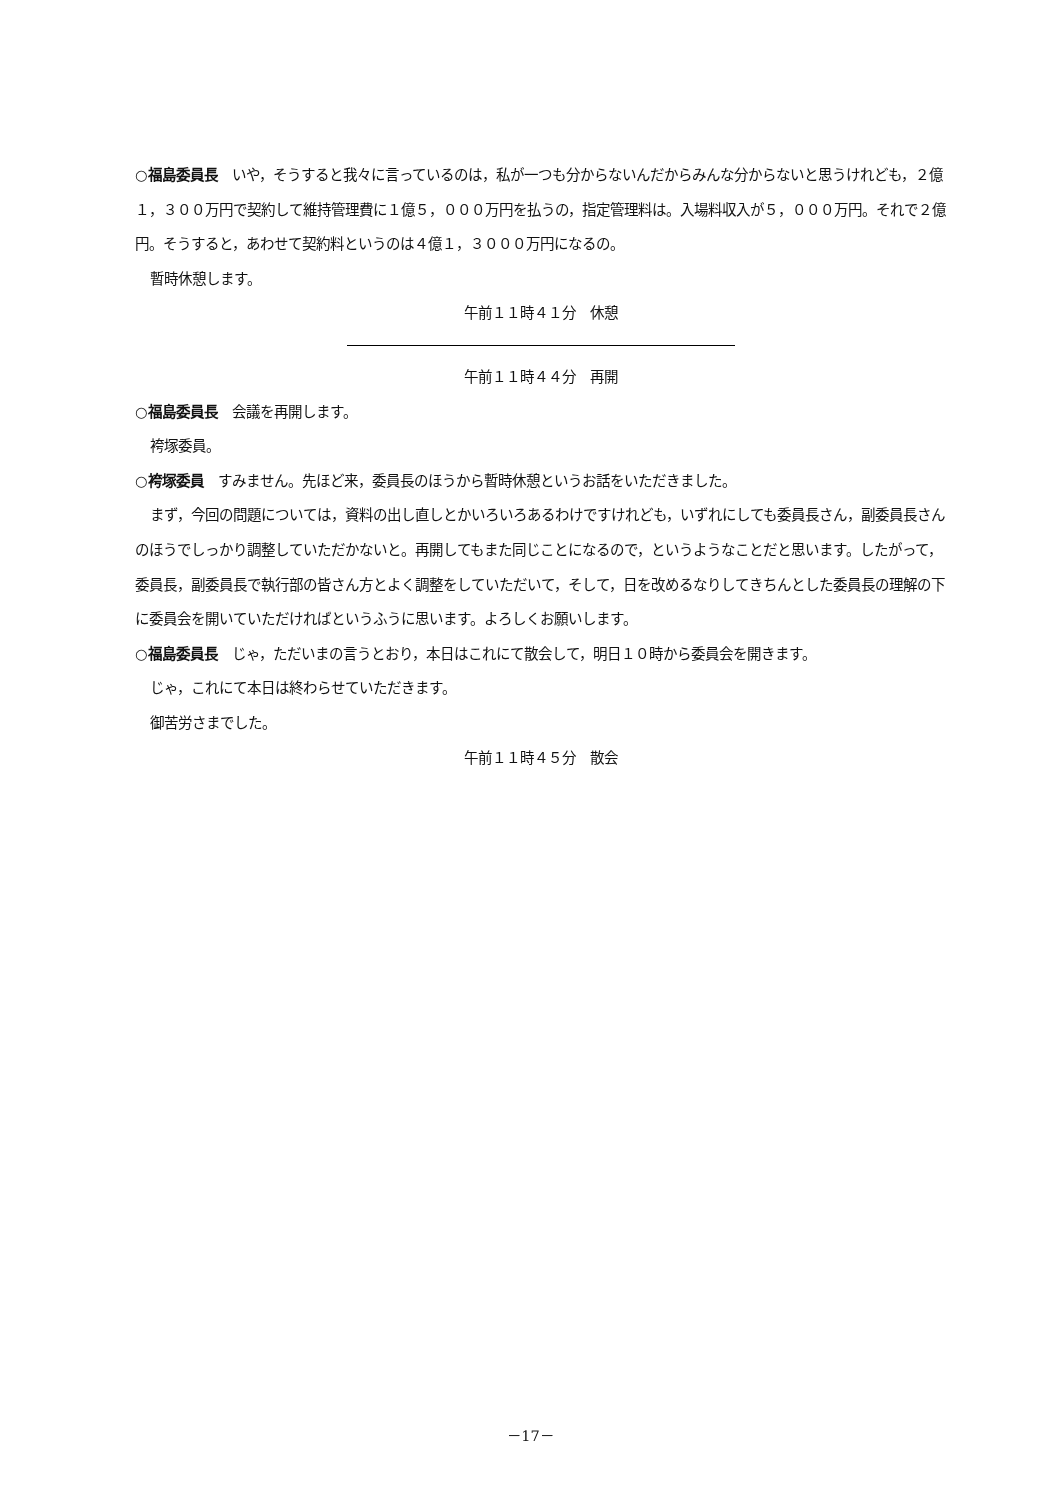○福島委員長　いや，そうすると我々に言っているのは，私が一つも分からないんだからみんな分からないと思うけれども，２億１，３００万円で契約して維持管理費に１億５，０００万円を払うの，指定管理料は。入場料収入が５，０００万円。それで２億円。そうすると，あわせて契約料というのは４億１，３０００万円になるの。
暫時休憩します。
午前１１時４１分　休憩
午前１１時４４分　再開
○福島委員長　会議を再開します。
袴塚委員。
○袴塚委員　すみません。先ほど来，委員長のほうから暫時休憩というお話をいただきました。
まず，今回の問題については，資料の出し直しとかいろいろあるわけですけれども，いずれにしても委員長さん，副委員長さんのほうでしっかり調整していただかないと。再開してもまた同じことになるので，というようなことだと思います。したがって，委員長，副委員長で執行部の皆さん方とよく調整をしていただいて，そして，日を改めるなりしてきちんとした委員長の理解の下に委員会を開いていただければというふうに思います。よろしくお願いします。
○福島委員長　じゃ，ただいまの言うとおり，本日はこれにて散会して，明日１０時から委員会を開きます。
じゃ，これにて本日は終わらせていただきます。
御苦労さまでした。
午前１１時４５分　散会
－17－